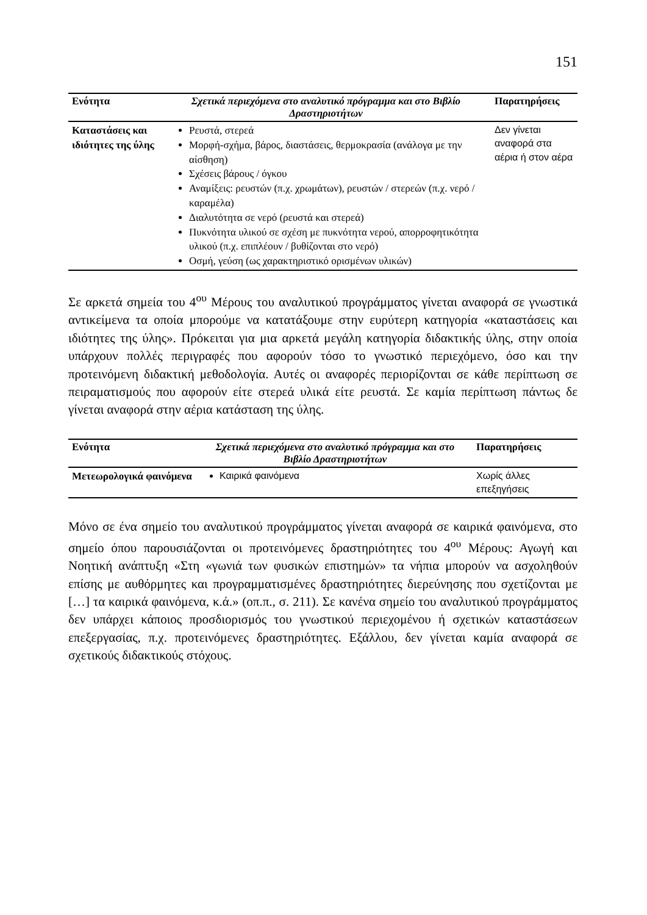151
| Ενότητα | Σχετικά περιεχόμενα στο αναλυτικό πρόγραμμα και στο Βιβλίο Δραστηριοτήτων | Παρατηρήσεις |
| --- | --- | --- |
| Καταστάσεις και ιδιότητες της ύλης | Ρευστά, στερεά Μορφή-σχήμα, βάρος, διαστάσεις, θερμοκρασία (ανάλογα με την αίσθηση) Σχέσεις βάρους / όγκου Αναμίξεις: ρευστών (π.χ. χρωμάτων), ρευστών / στερεών (π.χ. νερό / καραμέλα) Διαλυτότητα σε νερό (ρευστά και στερεά) Πυκνότητα υλικού σε σχέση με πυκνότητα νερού, απορροφητικότητα υλικού (π.χ. επιπλέουν / βυθίζονται στο νερό) Οσμή, γεύση (ως χαρακτηριστικό ορισμένων υλικών) | Δεν γίνεται αναφορά στα αέρια ή στον αέρα |
Σε αρκετά σημεία του 4<sup>ου</sup> Μέρους του αναλυτικού προγράμματος γίνεται αναφορά σε γνωστικά αντικείμενα τα οποία μπορούμε να κατατάξουμε στην ευρύτερη κατηγορία «καταστάσεις και ιδιότητες της ύλης». Πρόκειται για μια αρκετά μεγάλη κατηγορία διδακτικής ύλης, στην οποία υπάρχουν πολλές περιγραφές που αφορούν τόσο το γνωστικό περιεχόμενο, όσο και την προτεινόμενη διδακτική μεθοδολογία. Αυτές οι αναφορές περιορίζονται σε κάθε περίπτωση σε πειραματισμούς που αφορούν είτε στερεά υλικά είτε ρευστά. Σε καμία περίπτωση πάντως δε γίνεται αναφορά στην αέρια κατάσταση της ύλης.
| Ενότητα | Σχετικά περιεχόμενα στο αναλυτικό πρόγραμμα και στο Βιβλίο Δραστηριοτήτων | Παρατηρήσεις |
| --- | --- | --- |
| Μετεωρολογικά φαινόμενα | Καιρικά φαινόμενα | Χωρίς άλλες επεξηγήσεις |
Μόνο σε ένα σημείο του αναλυτικού προγράμματος γίνεται αναφορά σε καιρικά φαινόμενα, στο σημείο όπου παρουσιάζονται οι προτεινόμενες δραστηριότητες του 4<sup>ου</sup> Μέρους: Αγωγή και Νοητική ανάπτυξη «Στη «γωνιά των φυσικών επιστημών» τα νήπια μπορούν να ασχοληθούν επίσης με αυθόρμητες και προγραμματισμένες δραστηριότητες διερεύνησης που σχετίζονται με […] τα καιρικά φαινόμενα, κ.ά.» (οπ.π., σ. 211). Σε κανένα σημείο του αναλυτικού προγράμματος δεν υπάρχει κάποιος προσδιορισμός του γνωστικού περιεχομένου ή σχετικών καταστάσεων επεξεργασίας, π.χ. προτεινόμενες δραστηριότητες. Εξάλλου, δεν γίνεται καμία αναφορά σε σχετικούς διδακτικούς στόχους.